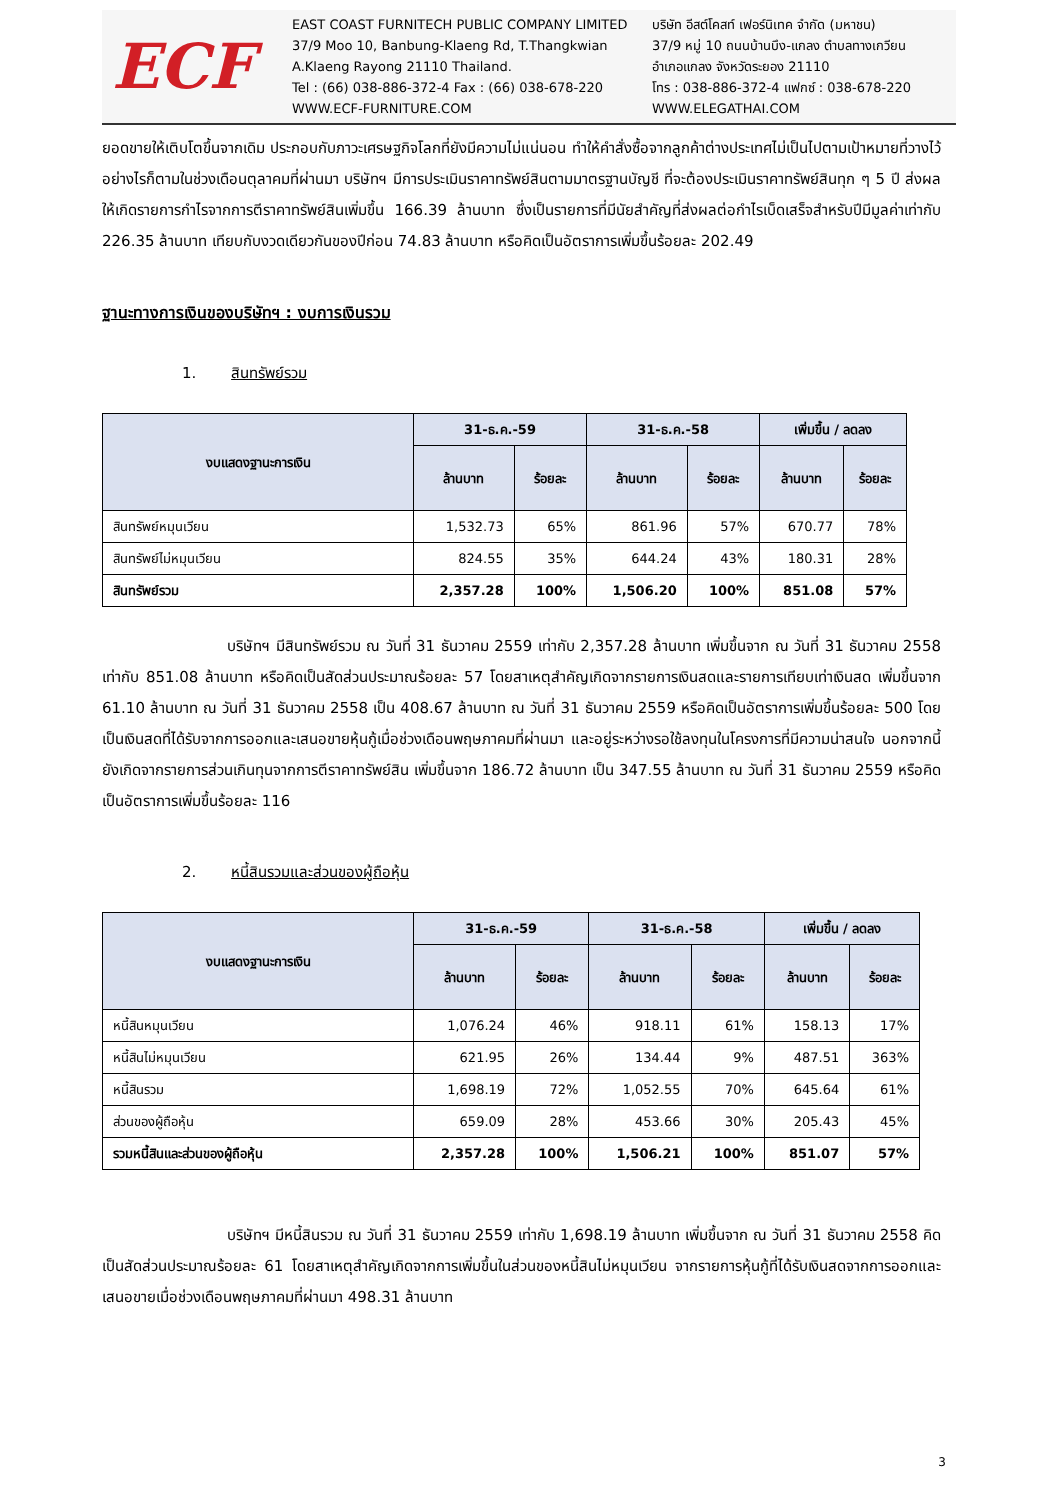ECF
EAST COAST FURNITECH PUBLIC COMPANY LIMITED
37/9 Moo 10, Banbung-Klaeng Rd, T.Thangkwian
A.Klaeng Rayong 21110 Thailand.
Tel : (66) 038-886-372-4 Fax : (66) 038-678-220
WWW.ECF-FURNITURE.COM
บริษัท อีสต์โคสท์ เฟอร์นิเทค จำกัด (มหาชน)
37/9 หมู่ 10 ถนนบ้านบึง-แกลง ตำบลทางเกวียน
อำเภอแกลง จังหวัดระยอง 21110
โทร : 038-886-372-4 แฟกซ์ : 038-678-220
WWW.ELEGATHAI.COM
ยอดขายให้เติบโตขึ้นจากเดิม ประกอบกับภาวะเศรษฐกิจโลกที่ยังมีความไม่แน่นอน ทำให้คำสั่งซื้อจากลูกค้าต่างประเทศไม่เป็นไปตามเป้าหมายที่วางไว้ อย่างไรก็ตามในช่วงเดือนตุลาคมที่ผ่านมา บริษัทฯ มีการประเมินราคาทรัพย์สินตามมาตรฐานบัญชี ที่จะต้องประเมินราคาทรัพย์สินทุก ๆ 5 ปี ส่งผลให้เกิดรายการกำไรจากการตีราคาทรัพย์สินเพิ่มขึ้น 166.39 ล้านบาท ซึ่งเป็นรายการที่มีนัยสำคัญที่ส่งผลต่อกำไรเบ็ดเสร็จสำหรับปีมีมูลค่าเท่ากับ 226.35 ล้านบาท เทียบกับงวดเดียวกันของปีก่อน 74.83 ล้านบาท หรือคิดเป็นอัตราการเพิ่มขึ้นร้อยละ 202.49
ฐานะทางการเงินของบริษัทฯ : งบการเงินรวม
1. สินทรัพย์รวม
| งบแสดงฐานะการเงิน | 31-ธ.ค.-59 | | 31-ธ.ค.-58 | | เพิ่มขึ้น / ลดลง | |
| --- | --- | --- | --- | --- | --- | --- |
| | ล้านบาท | ร้อยละ | ล้านบาท | ร้อยละ | ล้านบาท | ร้อยละ |
| สินทรัพย์หมุนเวียน | 1,532.73 | 65% | 861.96 | 57% | 670.77 | 78% |
| สินทรัพย์ไม่หมุนเวียน | 824.55 | 35% | 644.24 | 43% | 180.31 | 28% |
| สินทรัพย์รวม | 2,357.28 | 100% | 1,506.20 | 100% | 851.08 | 57% |
บริษัทฯ มีสินทรัพย์รวม ณ วันที่ 31 ธันวาคม 2559 เท่ากับ 2,357.28 ล้านบาท เพิ่มขึ้นจาก ณ วันที่ 31 ธันวาคม 2558 เท่ากับ 851.08 ล้านบาท หรือคิดเป็นสัดส่วนประมาณร้อยละ 57 โดยสาเหตุสำคัญเกิดจากรายการเงินสดและรายการเทียบเท่าเงินสด เพิ่มขึ้นจาก 61.10 ล้านบาท ณ วันที่ 31 ธันวาคม 2558 เป็น 408.67 ล้านบาท ณ วันที่ 31 ธันวาคม 2559 หรือคิดเป็นอัตราการเพิ่มขึ้นร้อยละ 500 โดยเป็นเงินสดที่ได้รับจากการออกและเสนอขายหุ้นกู้เมื่อช่วงเดือนพฤษภาคมที่ผ่านมา และอยู่ระหว่างรอใช้ลงทุนในโครงการที่มีความน่าสนใจ นอกจากนี้ยังเกิดจากรายการส่วนเกินทุนจากการตีราคาทรัพย์สิน เพิ่มขึ้นจาก 186.72 ล้านบาท เป็น 347.55 ล้านบาท ณ วันที่ 31 ธันวาคม 2559 หรือคิดเป็นอัตราการเพิ่มขึ้นร้อยละ 116
2. หนี้สินรวมและส่วนของผู้ถือหุ้น
| งบแสดงฐานะการเงิน | 31-ธ.ค.-59 | | 31-ธ.ค.-58 | | เพิ่มขึ้น / ลดลง | |
| --- | --- | --- | --- | --- | --- | --- |
| | ล้านบาท | ร้อยละ | ล้านบาท | ร้อยละ | ล้านบาท | ร้อยละ |
| หนี้สินหมุนเวียน | 1,076.24 | 46% | 918.11 | 61% | 158.13 | 17% |
| หนี้สินไม่หมุนเวียน | 621.95 | 26% | 134.44 | 9% | 487.51 | 363% |
| หนี้สินรวม | 1,698.19 | 72% | 1,052.55 | 70% | 645.64 | 61% |
| ส่วนของผู้ถือหุ้น | 659.09 | 28% | 453.66 | 30% | 205.43 | 45% |
| รวมหนี้สินและส่วนของผู้ถือหุ้น | 2,357.28 | 100% | 1,506.21 | 100% | 851.07 | 57% |
บริษัทฯ มีหนี้สินรวม ณ วันที่ 31 ธันวาคม 2559 เท่ากับ 1,698.19 ล้านบาท เพิ่มขึ้นจาก ณ วันที่ 31 ธันวาคม 2558 คิดเป็นสัดส่วนประมาณร้อยละ 61 โดยสาเหตุสำคัญเกิดจากการเพิ่มขึ้นในส่วนของหนี้สินไม่หมุนเวียน จากรายการหุ้นกู้ที่ได้รับเงินสดจากการออกและเสนอขายเมื่อช่วงเดือนพฤษภาคมที่ผ่านมา 498.31 ล้านบาท
3